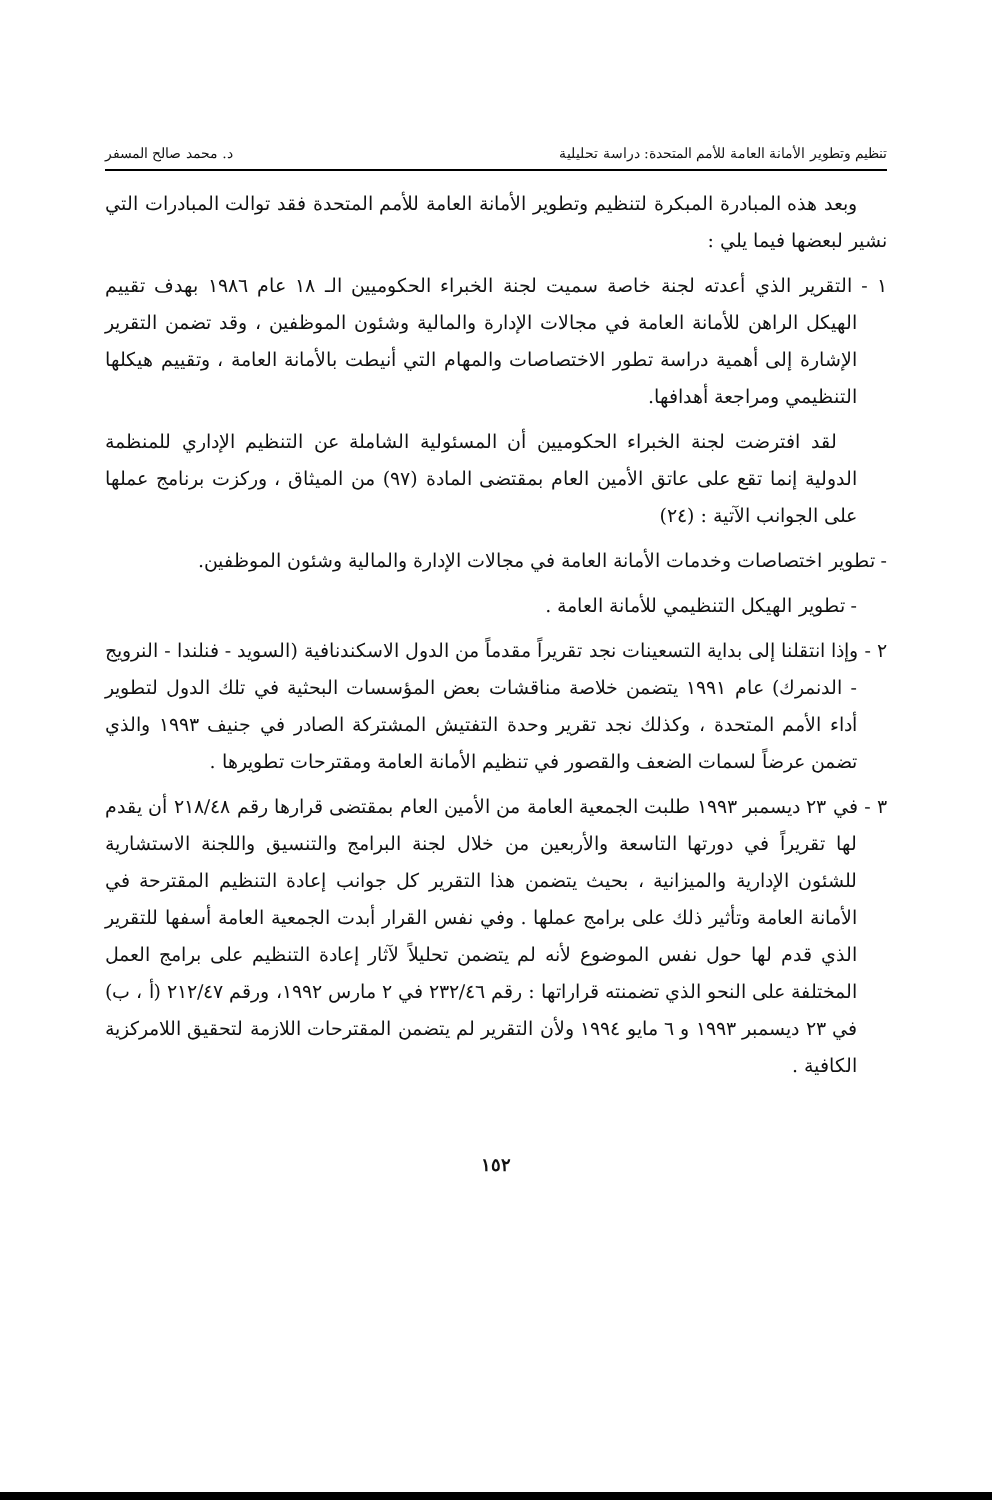تنظيم وتطوير الأمانة العامة للأمم المتحدة: دراسة تحليلية د. محمد صالح المسفر
وبعد هذه المبادرة المبكرة لتنظيم وتطوير الأمانة العامة للأمم المتحدة فقد توالت المبادرات التي نشير لبعضها فيما يلي :
١ - التقرير الذي أعدته لجنة خاصة سميت لجنة الخبراء الحكوميين الـ ١٨ عام ١٩٨٦ بهدف تقييم الهيكل الراهن للأمانة العامة في مجالات الإدارة والمالية وشئون الموظفين ، وقد تضمن التقرير الإشارة إلى أهمية دراسة تطور الاختصاصات والمهام التي أنيطت بالأمانة العامة ، وتقييم هيكلها التنظيمي ومراجعة أهدافها.
لقد افترضت لجنة الخبراء الحكوميين أن المسئولية الشاملة عن التنظيم الإداري للمنظمة الدولية إنما تقع على عاتق الأمين العام بمقتضى المادة (٩٧) من الميثاق ، وركزت برنامج عملها على الجوانب الآتية : (٢٤)
- تطوير اختصاصات وخدمات الأمانة العامة في مجالات الإدارة والمالية وشئون الموظفين.
- تطوير الهيكل التنظيمي للأمانة العامة .
٢ - وإذا انتقلنا إلى بداية التسعينات نجد تقريراً مقدماً من الدول الاسكندنافية (السويد - فنلندا - النرويج - الدنمرك) عام ١٩٩١ يتضمن خلاصة مناقشات بعض المؤسسات البحثية في تلك الدول لتطوير أداء الأمم المتحدة ، وكذلك نجد تقرير وحدة التفتيش المشتركة الصادر في جنيف ١٩٩٣ والذي تضمن عرضاً لسمات الضعف والقصور في تنظيم الأمانة العامة ومقترحات تطويرها .
٣ - في ٢٣ ديسمبر ١٩٩٣ طلبت الجمعية العامة من الأمين العام بمقتضى قرارها رقم ٢١٨/٤٨ أن يقدم لها تقريراً في دورتها التاسعة والأربعين من خلال لجنة البرامج والتنسيق واللجنة الاستشارية للشئون الإدارية والميزانية ، بحيث يتضمن هذا التقرير كل جوانب إعادة التنظيم المقترحة في الأمانة العامة وتأثير ذلك على برامج عملها . وفي نفس القرار أبدت الجمعية العامة أسفها للتقرير الذي قدم لها حول نفس الموضوع لأنه لم يتضمن تحليلاً لآثار إعادة التنظيم على برامج العمل المختلفة على النحو الذي تضمنته قراراتها : رقم ٢٣٢/٤٦ في ٢ مارس ١٩٩٢، ورقم ٢١٢/٤٧ (أ ، ب) في ٢٣ ديسمبر ١٩٩٣ و ٦ مايو ١٩٩٤ ولأن التقرير لم يتضمن المقترحات اللازمة لتحقيق اللامركزية الكافية .
١٥٢